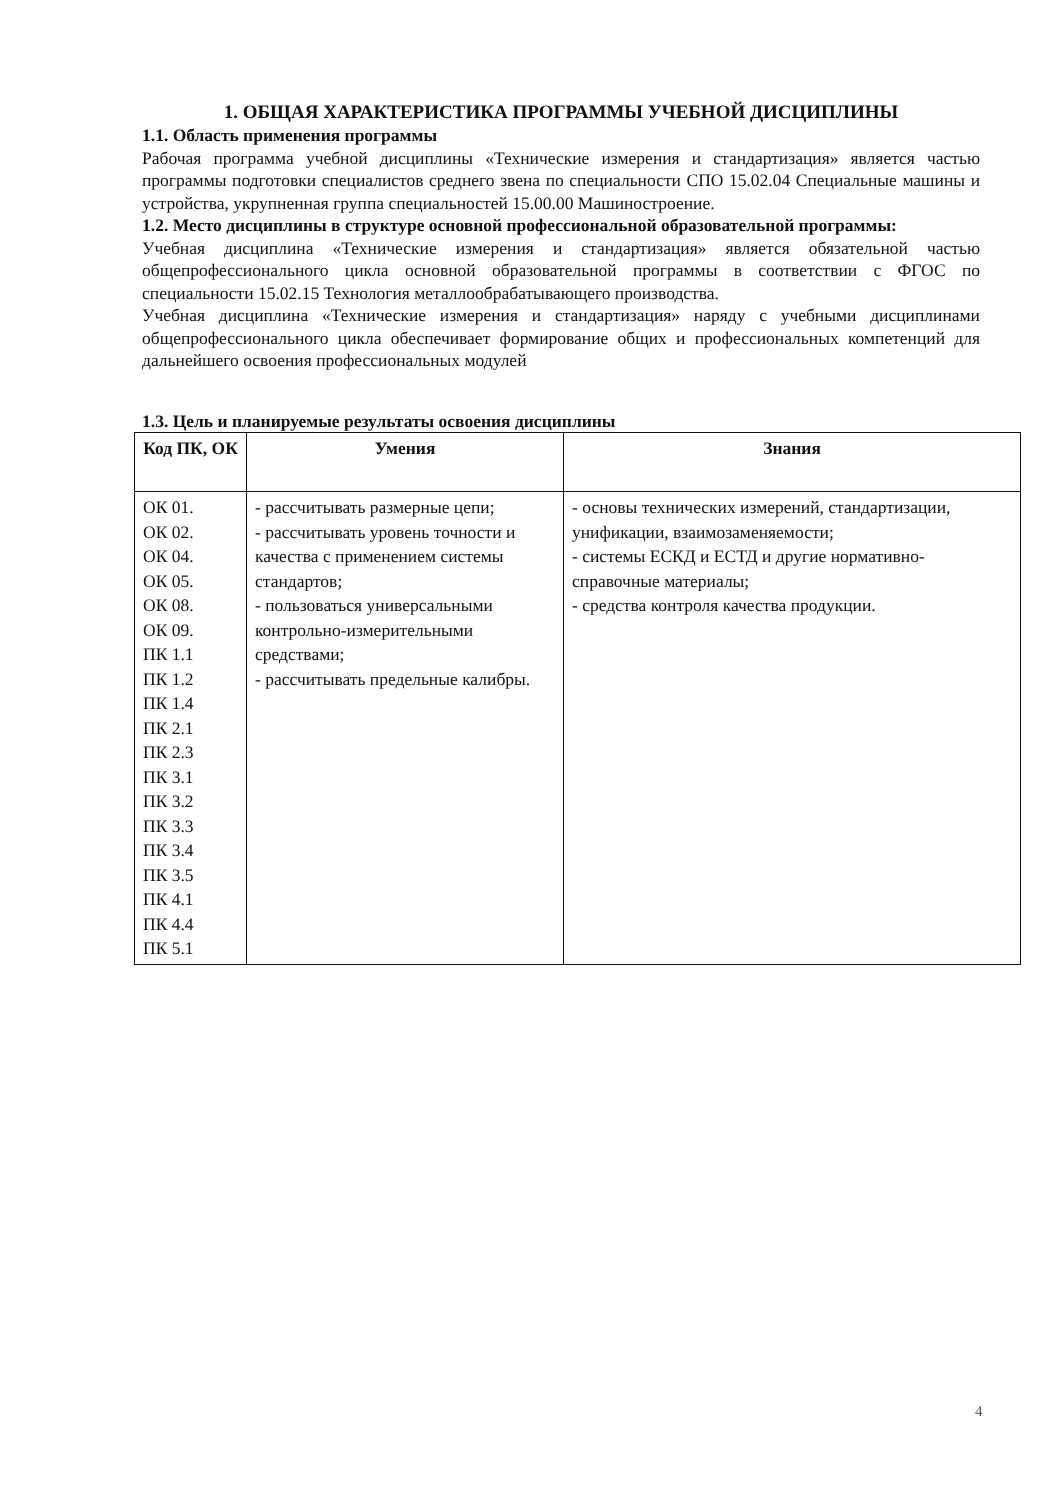1. ОБЩАЯ ХАРАКТЕРИСТИКА ПРОГРАММЫ УЧЕБНОЙ ДИСЦИПЛИНЫ
1.1. Область применения программы
Рабочая программа учебной дисциплины «Технические измерения и стандартизация» является частью программы подготовки специалистов среднего звена по специальности СПО 15.02.04 Специальные машины и устройства, укрупненная группа специальностей 15.00.00 Машиностроение.
1.2. Место дисциплины в структуре основной профессиональной образовательной программы:
Учебная дисциплина «Технические измерения и стандартизация» является обязательной частью общепрофессионального цикла основной образовательной программы в соответствии с ФГОС по специальности 15.02.15 Технология металлообрабатывающего производства.
Учебная дисциплина «Технические измерения и стандартизация» наряду с учебными дисциплинами общепрофессионального цикла обеспечивает формирование общих и профессиональных компетенций для дальнейшего освоения профессиональных модулей
1.3. Цель и планируемые результаты освоения дисциплины
| Код ПК, ОК | Умения | Знания |
| --- | --- | --- |
| ОК 01. ОК 02. ОК 04. ОК 05. ОК 08. ОК 09. ПК 1.1 ПК 1.2 ПК 1.4 ПК 2.1 ПК 2.3 ПК 3.1 ПК 3.2 ПК 3.3 ПК 3.4 ПК 3.5 ПК 4.1 ПК 4.4 ПК 5.1 | - рассчитывать размерные цепи; - рассчитывать уровень точности и качества с применением системы стандартов; - пользоваться универсальными контрольно-измерительными средствами; - рассчитывать предельные калибры. | - основы технических измерений, стандартизации, унификации, взаимозаменяемости; - системы ЕСКД и ЕСТД и другие нормативно-справочные материалы; - средства контроля качества продукции. |
4